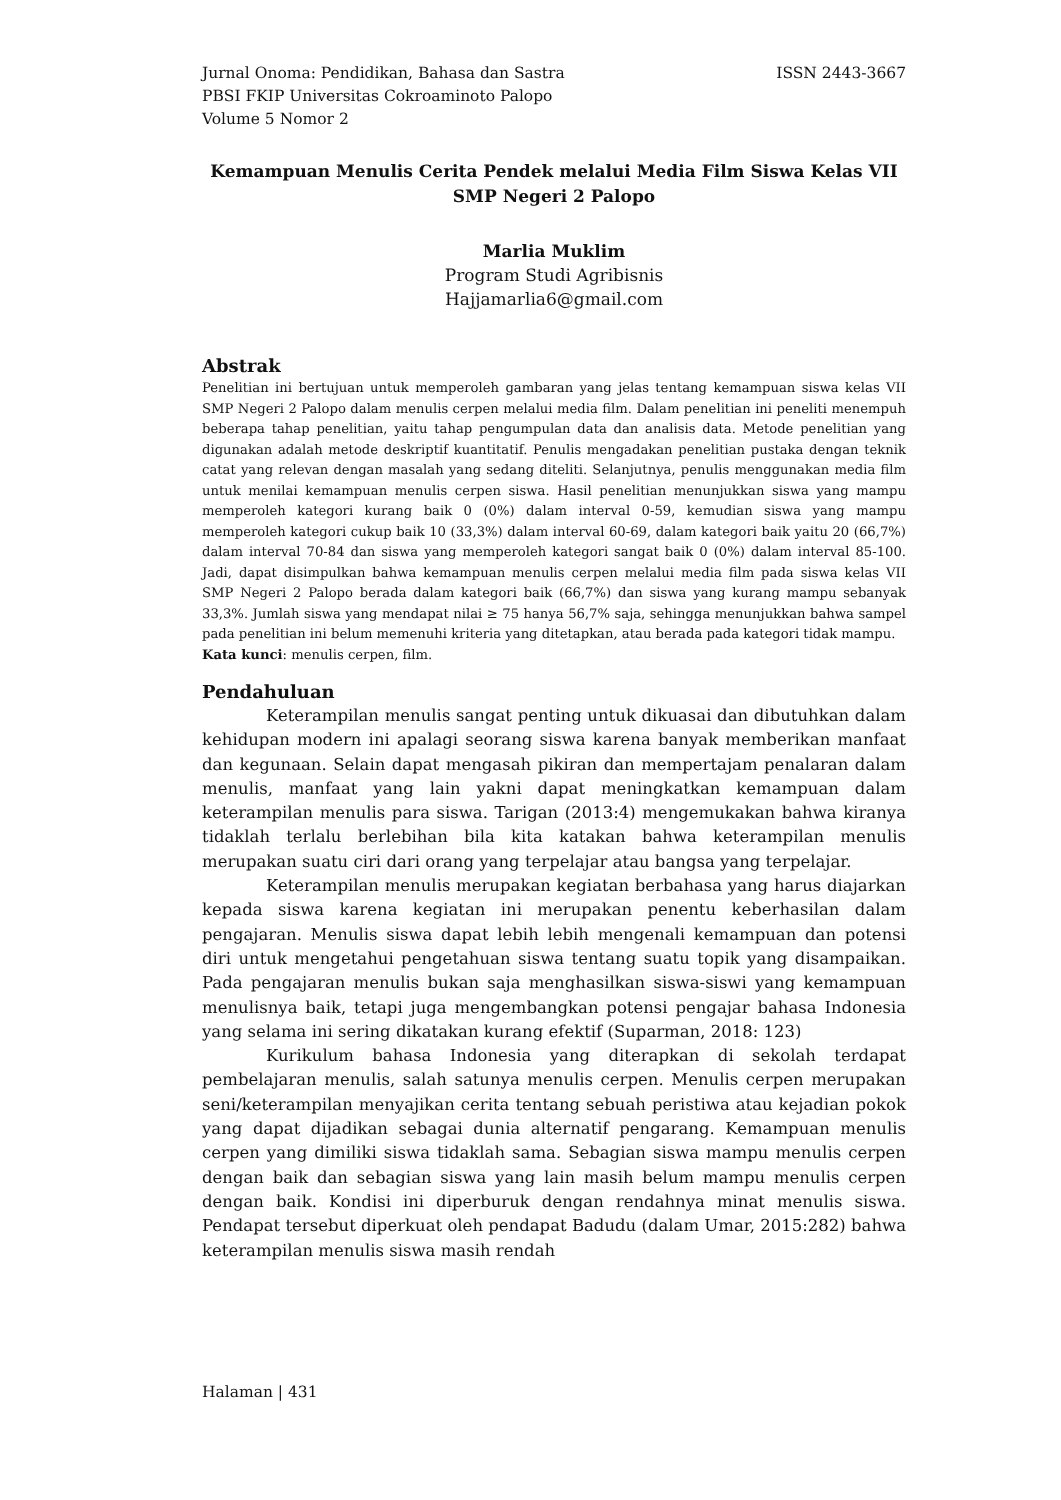ISSN 2443-3667 Jurnal Onoma: Pendidikan, Bahasa dan Sastra
PBSI FKIP Universitas Cokroaminoto Palopo
Volume 5 Nomor 2
Kemampuan Menulis Cerita Pendek melalui Media Film Siswa Kelas VII SMP Negeri 2 Palopo
Marlia Muklim
Program Studi Agribisnis
Hajjamarlia6@gmail.com
Abstrak
Penelitian ini bertujuan untuk memperoleh gambaran yang jelas tentang kemampuan siswa kelas VII SMP Negeri 2 Palopo dalam menulis cerpen melalui media film. Dalam penelitian ini peneliti menempuh beberapa tahap penelitian, yaitu tahap pengumpulan data dan analisis data. Metode penelitian yang digunakan adalah metode deskriptif kuantitatif. Penulis mengadakan penelitian pustaka dengan teknik catat yang relevan dengan masalah yang sedang diteliti. Selanjutnya, penulis menggunakan media film untuk menilai kemampuan menulis cerpen siswa. Hasil penelitian menunjukkan siswa yang mampu memperoleh kategori kurang baik 0 (0%) dalam interval 0-59, kemudian siswa yang mampu memperoleh kategori cukup baik 10 (33,3%) dalam interval 60-69, dalam kategori baik yaitu 20 (66,7%) dalam interval 70-84 dan siswa yang memperoleh kategori sangat baik 0 (0%) dalam interval 85-100. Jadi, dapat disimpulkan bahwa kemampuan menulis cerpen melalui media film pada siswa kelas VII SMP Negeri 2 Palopo berada dalam kategori baik (66,7%) dan siswa yang kurang mampu sebanyak 33,3%. Jumlah siswa yang mendapat nilai ≥ 75 hanya 56,7% saja, sehingga menunjukkan bahwa sampel pada penelitian ini belum memenuhi kriteria yang ditetapkan, atau berada pada kategori tidak mampu.
Kata kunci: menulis cerpen, film.
Pendahuluan
Keterampilan menulis sangat penting untuk dikuasai dan dibutuhkan dalam kehidupan modern ini apalagi seorang siswa karena banyak memberikan manfaat dan kegunaan. Selain dapat mengasah pikiran dan mempertajam penalaran dalam menulis, manfaat yang lain yakni dapat meningkatkan kemampuan dalam keterampilan menulis para siswa. Tarigan (2013:4) mengemukakan bahwa kiranya tidaklah terlalu berlebihan bila kita katakan bahwa keterampilan menulis merupakan suatu ciri dari orang yang terpelajar atau bangsa yang terpelajar.
Keterampilan menulis merupakan kegiatan berbahasa yang harus diajarkan kepada siswa karena kegiatan ini merupakan penentu keberhasilan dalam pengajaran. Menulis siswa dapat lebih lebih mengenali kemampuan dan potensi diri untuk mengetahui pengetahuan siswa tentang suatu topik yang disampaikan. Pada pengajaran menulis bukan saja menghasilkan siswa-siswi yang kemampuan menulisnya baik, tetapi juga mengembangkan potensi pengajar bahasa Indonesia yang selama ini sering dikatakan kurang efektif (Suparman, 2018: 123)
Kurikulum bahasa Indonesia yang diterapkan di sekolah terdapat pembelajaran menulis, salah satunya menulis cerpen. Menulis cerpen merupakan seni/keterampilan menyajikan cerita tentang sebuah peristiwa atau kejadian pokok yang dapat dijadikan sebagai dunia alternatif pengarang. Kemampuan menulis cerpen yang dimiliki siswa tidaklah sama. Sebagian siswa mampu menulis cerpen dengan baik dan sebagian siswa yang lain masih belum mampu menulis cerpen dengan baik. Kondisi ini diperburuk dengan rendahnya minat menulis siswa. Pendapat tersebut diperkuat oleh pendapat Badudu (dalam Umar, 2015:282) bahwa keterampilan menulis siswa masih rendah
Halaman | 431